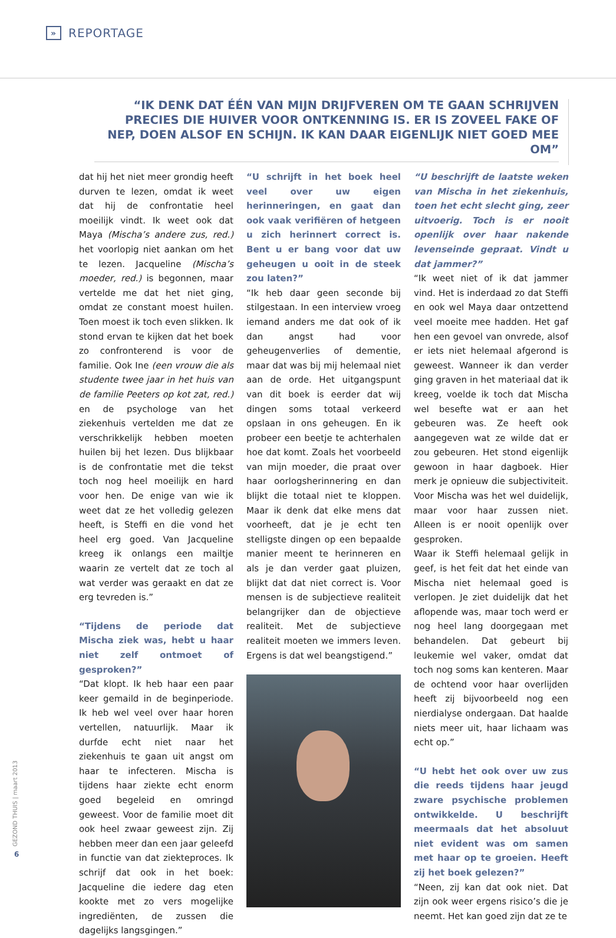»
REPORTAGE
“IK DENK DAT ÉÉN VAN MIJN DRIJFVEREN OM TE GAAN SCHRIJVEN PRECIES DIE HUIVER VOOR ONTKENNING IS. ER IS ZOVEEL FAKE OF NEP, DOEN ALSOF EN SCHIJN. IK KAN DAAR EIGENLIJK NIET GOED MEE OM”
dat hij het niet meer grondig heeft durven te lezen, omdat ik weet dat hij de confrontatie heel moeilijk vindt. Ik weet ook dat Maya (Mischa’s andere zus, red.) het voorlopig niet aankan om het te lezen. Jacqueline (Mischa’s moeder, red.) is begonnen, maar vertelde me dat het niet ging, omdat ze constant moest huilen. Toen moest ik toch even slikken. Ik stond ervan te kijken dat het boek zo confronterend is voor de familie. Ook Ine (een vrouw die als studente twee jaar in het huis van de familie Peeters op kot zat, red.) en de psychologe van het ziekenhuis vertelden me dat ze verschrikkelijk hebben moeten huilen bij het lezen. Dus blijkbaar is de confrontatie met die tekst toch nog heel moeilijk en hard voor hen. De enige van wie ik weet dat ze het volledig gelezen heeft, is Steffi en die vond het heel erg goed. Van Jacqueline kreeg ik onlangs een mailtje waarin ze vertelt dat ze toch al wat verder was geraakt en dat ze erg tevreden is.”
“Tijdens de periode dat Mischa ziek was, hebt u haar niet zelf ontmoet of gesproken?”
“Dat klopt. Ik heb haar een paar keer gemaild in de beginperiode. Ik heb wel veel over haar horen vertellen, natuurlijk. Maar ik durfde echt niet naar het ziekenhuis te gaan uit angst om haar te infecteren. Mischa is tijdens haar ziekte echt enorm goed begeleid en omringd geweest. Voor de familie moet dit ook heel zwaar geweest zijn. Zij hebben meer dan een jaar geleefd in functie van dat ziekteproces. Ik schrijf dat ook in het boek: Jacqueline die iedere dag eten kookte met zo vers mogelijke ingrediënten, de zussen die dagelijks langsgingen.”
“U schrijft in het boek heel veel over uw eigen herinneringen, en gaat dan ook vaak verifiëren of hetgeen u zich herinnert correct is. Bent u er bang voor dat uw geheugen u ooit in de steek zou laten?”
“Ik heb daar geen seconde bij stilgestaan. In een interview vroeg iemand anders me dat ook of ik dan angst had voor geheugenverlies of dementie, maar dat was bij mij helemaal niet aan de orde. Het uitgangspunt van dit boek is eerder dat wij dingen soms totaal verkeerd opslaan in ons geheugen. En ik probeer een beetje te achterhalen hoe dat komt. Zoals het voorbeeld van mijn moeder, die praat over haar oorlogsherinnering en dan blijkt die totaal niet te kloppen. Maar ik denk dat elke mens dat voorheeft, dat je je echt ten stelligste dingen op een bepaalde manier meent te herinneren en als je dan verder gaat pluizen, blijkt dat dat niet correct is. Voor mensen is de subjectieve realiteit belangrijker dan de objectieve realiteit. Met de subjectieve realiteit moeten we immers leven. Ergens is dat wel beangstigend.”
“U beschrijft de laatste weken van Mischa in het ziekenhuis, toen het echt slecht ging, zeer uitvoerig. Toch is er nooit openlijk over haar nakende levenseinde gepraat. Vindt u dat jammer?”
“Ik weet niet of ik dat jammer vind. Het is inderdaad zo dat Steffi en ook wel Maya daar ontzettend veel moeite mee hadden. Het gaf hen een gevoel van onvrede, alsof er iets niet helemaal afgerond is geweest. Wanneer ik dan verder ging graven in het materiaal dat ik kreeg, voelde ik toch dat Mischa wel besefte wat er aan het gebeuren was. Ze heeft ook aangegeven wat ze wilde dat er zou gebeuren. Het stond eigenlijk gewoon in haar dagboek. Hier merk je opnieuw die subjectiviteit. Voor Mischa was het wel duidelijk, maar voor haar zussen niet. Alleen is er nooit openlijk over gesproken.
Waar ik Steffi helemaal gelijk in geef, is het feit dat het einde van Mischa niet helemaal goed is verlopen. Je ziet duidelijk dat het aflopende was, maar toch werd er nog heel lang doorgegaan met behandelen. Dat gebeurt bij leukemie wel vaker, omdat dat toch nog soms kan kenteren. Maar de ochtend voor haar overlijden heeft zij bijvoorbeeld nog een nierdialyse ondergaan. Dat haalde niets meer uit, haar lichaam was echt op.”
“U hebt het ook over uw zus die reeds tijdens haar jeugd zware psychische problemen ontwikkelde. U beschrijft meermaals dat het absoluut niet evident was om samen met haar op te groeien. Heeft zij het boek gelezen?”
“Neen, zij kan dat ook niet. Dat zijn ook weer ergens risico’s die je neemt. Het kan goed zijn dat ze te
GEZOND THUIS | maart 2013
6